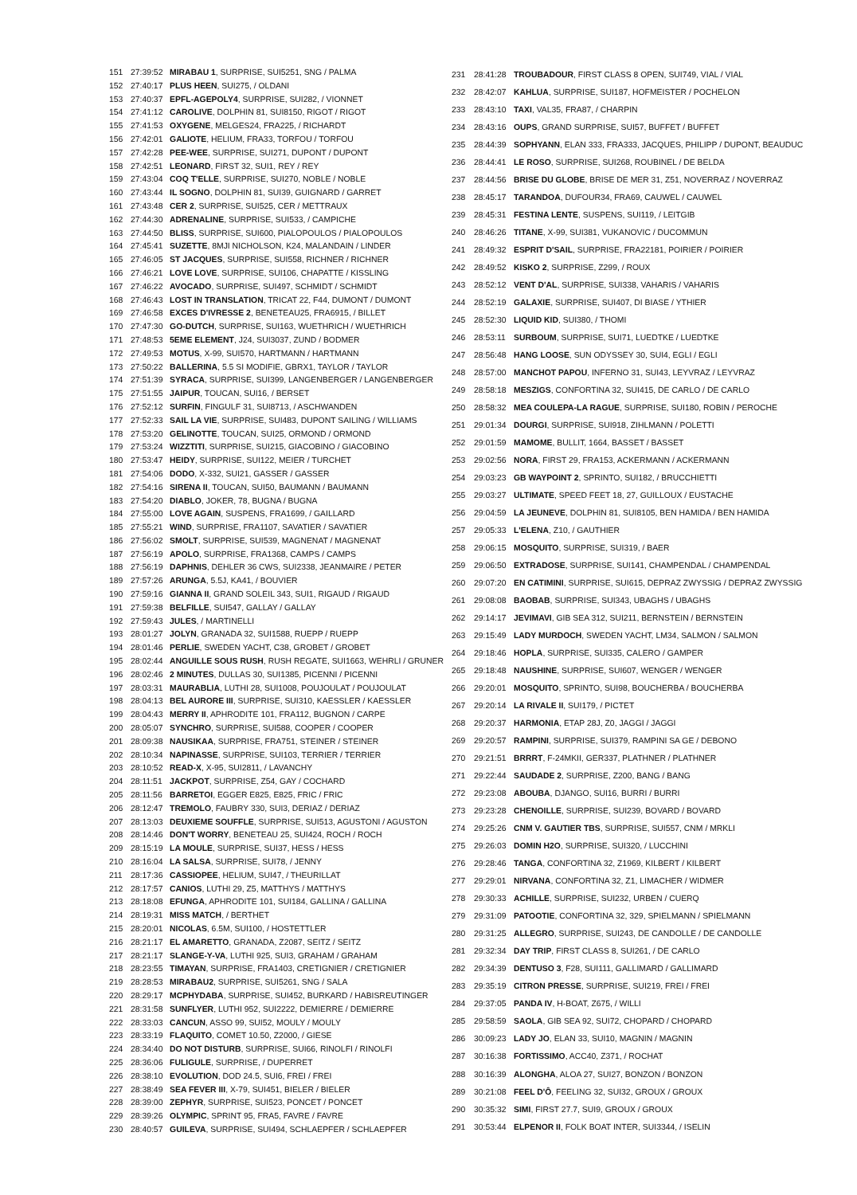| 151 | 27:39:52 | MIRABAU 1 , SURPRISE, SUI5251, SNG / PALMA |
| 152 | 27:40:17 | PLUS HEEN , SUI275, / OLDANI |
| 153 | 27:40:37 | EPFL-AGEPOLY4 , SURPRISE, SUI282, / VIONNET |
| 154 | 27:41:12 | CAROLIVE , DOLPHIN 81, SUI8150, RIGOT / RIGOT |
| 155 | 27:41:53 | OXYGENE , MELGES24, FRA225, / RICHARDT |
| 156 | 27:42:01 | GALIOTE , HELIUM, FRA33, TORFOU / TORFOU |
| 157 | 27:42:28 | PEE-WEE , SURPRISE, SUI271, DUPONT / DUPONT |
| 158 | 27:42:51 | LEONARD , FIRST 32, SUI1, REY / REY |
| 159 | 27:43:04 | COQ T'ELLE , SURPRISE, SUI270, NOBLE / NOBLE |
| 160 | 27:43:44 | IL SOGNO , DOLPHIN 81, SUI39, GUIGNARD / GARRET |
| 161 | 27:43:48 | CER 2 , SURPRISE, SUI525, CER / METTRAUX |
| 162 | 27:44:30 | ADRENALINE , SURPRISE, SUI533, / CAMPICHE |
| 163 | 27:44:50 | BLISS , SURPRISE, SUI600, PIALOPOULOS / PIALOPOULOS |
| 164 | 27:45:41 | SUZETTE , 8MJI NICHOLSON, K24, MALANDAIN / LINDER |
| 165 | 27:46:05 | ST JACQUES , SURPRISE, SUI558, RICHNER / RICHNER |
| 166 | 27:46:21 | LOVE LOVE , SURPRISE, SUI106, CHAPATTE / KISSLING |
| 167 | 27:46:22 | AVOCADO , SURPRISE, SUI497, SCHMIDT / SCHMIDT |
| 168 | 27:46:43 | LOST IN TRANSLATION , TRICAT 22, F44, DUMONT / DUMONT |
| 169 | 27:46:58 | EXCES D'IVRESSE 2 , BENETEAU25, FRA6915, / BILLET |
| 170 | 27:47:30 | GO-DUTCH , SURPRISE, SUI163, WUETHRICH / WUETHRICH |
| 171 | 27:48:53 | 5EME ELEMENT , J24, SUI3037, ZUND / BODMER |
| 172 | 27:49:53 | MOTUS , X-99, SUI570, HARTMANN / HARTMANN |
| 173 | 27:50:22 | BALLERINA , 5.5 SI MODIFIE, GBRX1, TAYLOR / TAYLOR |
| 174 | 27:51:39 | SYRACA , SURPRISE, SUI399, LANGENBERGER / LANGENBERGER |
| 175 | 27:51:55 | JAIPUR , TOUCAN, SUI16, / BERSET |
| 176 | 27:52:12 | SURFIN , FINGULF 31, SUI8713, / ASCHWANDEN |
| 177 | 27:52:33 | SAIL LA VIE , SURPRISE, SUI483, DUPONT SAILING / WILLIAMS |
| 178 | 27:53:20 | GELINOTTE , TOUCAN, SUI25, ORMOND / ORMOND |
| 179 | 27:53:24 | WIZZTITI , SURPRISE, SUI215, GIACOBINO / GIACOBINO |
| 180 | 27:53:47 | HEIDY , SURPRISE, SUI122, MEIER / TURCHET |
| 181 | 27:54:06 | DODO , X-332, SUI21, GASSER / GASSER |
| 182 | 27:54:16 | SIRENA II , TOUCAN, SUI50, BAUMANN / BAUMANN |
| 183 | 27:54:20 | DIABLO , JOKER, 78, BUGNA / BUGNA |
| 184 | 27:55:00 | LOVE AGAIN , SUSPENS, FRA1699, / GAILLARD |
| 185 | 27:55:21 | WIND , SURPRISE, FRA1107, SAVATIER / SAVATIER |
| 186 | 27:56:02 | SMOLT , SURPRISE, SUI539, MAGNENAT / MAGNENAT |
| 187 | 27:56:19 | APOLO , SURPRISE, FRA1368, CAMPS / CAMPS |
| 188 | 27:56:19 | DAPHNIS , DEHLER 36 CWS, SUI2338, JEANMAIRE / PETER |
| 189 | 27:57:26 | ARUNGA , 5.5J, KA41, / BOUVIER |
| 190 | 27:59:16 | GIANNA II , GRAND SOLEIL 343, SUI1, RIGAUD / RIGAUD |
| 191 | 27:59:38 | BELFILLE , SUI547, GALLAY / GALLAY |
| 192 | 27:59:43 | JULES , / MARTINELLI |
| 193 | 28:01:27 | JOLYN , GRANADA 32, SUI1588, RUEPP / RUEPP |
| 194 | 28:01:46 | PERLIE , SWEDEN YACHT, C38, GROBET / GROBET |
| 195 | 28:02:44 | ANGUILLE SOUS RUSH , RUSH REGATE, SUI1663, WEHRLI / GRUNER |
| 196 | 28:02:46 | 2 MINUTES , DULLAS 30, SUI1385, PICENNI / PICENNI |
| 197 | 28:03:31 | MAURABLIA , LUTHI 28, SUI1008, POUJOULAT / POUJOULAT |
| 198 | 28:04:13 | BEL AURORE III , SURPRISE, SUI310, KAESSLER / KAESSLER |
| 199 | 28:04:43 | MERRY II , APHRODITE 101, FRA112, BUGNON / CARPE |
| 200 | 28:05:07 | SYNCHRO , SURPRISE, SUI588, COOPER / COOPER |
| 201 | 28:09:38 | NAUSIKAA , SURPRISE, FRA751, STEINER / STEINER |
| 202 | 28:10:34 | NAPINASSE , SURPRISE, SUI103, TERRIER / TERRIER |
| 203 | 28:10:52 | READ-X , X-95, SUI2811, / LAVANCHY |
| 204 | 28:11:51 | JACKPOT , SURPRISE, Z54, GAY / COCHARD |
| 205 | 28:11:56 | BARRETOI , EGGER E825, E825, FRIC / FRIC |
| 206 | 28:12:47 | TREMOLO , FAUBRY 330, SUI3, DERIAZ / DERIAZ |
| 207 | 28:13:03 | DEUXIEME SOUFFLE , SURPRISE, SUI513, AGUSTONI / AGUSTON |
| 208 | 28:14:46 | DON'T WORRY , BENETEAU 25, SUI424, ROCH / ROCH |
| 209 | 28:15:19 | LA MOULE , SURPRISE, SUI37, HESS / HESS |
| 210 | 28:16:04 | LA SALSA , SURPRISE, SUI78, / JENNY |
| 211 | 28:17:36 | CASSIOPEE , HELIUM, SUI47, / THEURILLAT |
| 212 | 28:17:57 | CANIOS , LUTHI 29, Z5, MATTHYS / MATTHYS |
| 213 | 28:18:08 | EFUNGA , APHRODITE 101, SUI184, GALLINA / GALLINA |
| 214 | 28:19:31 | MISS MATCH , / BERTHET |
| 215 | 28:20:01 | NICOLAS , 6.5M, SUI100, / HOSTETTLER |
| 216 | 28:21:17 | EL AMARETTO , GRANADA, Z2087, SEITZ / SEITZ |
| 217 | 28:21:17 | SLANGE-Y-VA , LUTHI 925, SUI3, GRAHAM / GRAHAM |
| 218 | 28:23:55 | TIMAYAN , SURPRISE, FRA1403, CRETIGNIER / CRETIGNIER |
| 219 | 28:28:53 | MIRABAU2 , SURPRISE, SUI5261, SNG / SALA |
| 220 | 28:29:17 | MCPHYDABA , SURPRISE, SUI452, BURKARD / HABISREUTINGER |
| 221 | 28:31:58 | SUNFLYER , LUTHI 952, SUI2222, DEMIERRE / DEMIERRE |
| 222 | 28:33:03 | CANCUN , ASSO 99, SUI52, MOULY / MOULY |
| 223 | 28:33:19 | FLAQUITO , COMET 10.50, Z2000, / GIESE |
| 224 | 28:34:40 | DO NOT DISTURB , SURPRISE, SUI66, RINOLFI / RINOLFI |
| 225 | 28:36:06 | FULIGULE , SURPRISE, / DUPERRET |
| 226 | 28:38:10 | EVOLUTION , DOD 24.5, SUI6, FREI / FREI |
| 227 | 28:38:49 | SEA FEVER III , X-79, SUI451, BIELER / BIELER |
| 228 | 28:39:00 | ZEPHYR , SURPRISE, SUI523, PONCET / PONCET |
| 229 | 28:39:26 | OLYMPIC , SPRINT 95, FRA5, FAVRE / FAVRE |
| 230 | 28:40:57 | GUILEVA , SURPRISE, SUI494, SCHLAEPFER / SCHLAEPFER |
| 231 | 28:41:28 | TROUBADOUR , FIRST CLASS 8 OPEN, SUI749, VIAL / VIAL |
| 232 | 28:42:07 | KAHLUA , SURPRISE, SUI187, HOFMEISTER / POCHELON |
| 233 | 28:43:10 | TAXI , VAL35, FRA87, / CHARPIN |
| 234 | 28:43:16 | OUPS , GRAND SURPRISE, SUI57, BUFFET / BUFFET |
| 235 | 28:44:39 | SOPHYANN , ELAN 333, FRA333, JACQUES, PHILIPP / DUPONT, BEAUDUC |
| 236 | 28:44:41 | LE ROSO , SURPRISE, SUI268, ROUBINEL / DE BELDA |
| 237 | 28:44:56 | BRISE DU GLOBE , BRISE DE MER 31, Z51, NOVERRAZ / NOVERRAZ |
| 238 | 28:45:17 | TARANDOA , DUFOUR34, FRA69, CAUWEL / CAUWEL |
| 239 | 28:45:31 | FESTINA LENTE , SUSPENS, SUI119, / LEITGIB |
| 240 | 28:46:26 | TITANE , X-99, SUI381, VUKANOVIC / DUCOMMUN |
| 241 | 28:49:32 | ESPRIT D'SAIL , SURPRISE, FRA22181, POIRIER / POIRIER |
| 242 | 28:49:52 | KISKO 2 , SURPRISE, Z299, / ROUX |
| 243 | 28:52:12 | VENT D'AL , SURPRISE, SUI338, VAHARIS / VAHARIS |
| 244 | 28:52:19 | GALAXIE , SURPRISE, SUI407, DI BIASE / YTHIER |
| 245 | 28:52:30 | LIQUID KID , SUI380, / THOMI |
| 246 | 28:53:11 | SURBOUM , SURPRISE, SUI71, LUEDTKE / LUEDTKE |
| 247 | 28:56:48 | HANG LOOSE , SUN ODYSSEY 30, SUI4, EGLI / EGLI |
| 248 | 28:57:00 | MANCHOT PAPOU , INFERNO 31, SUI43, LEYVRAZ / LEYVRAZ |
| 249 | 28:58:18 | MESZIGS , CONFORTINA 32, SUI415, DE CARLO / DE CARLO |
| 250 | 28:58:32 | MEA COULEPA-LA RAGUE , SURPRISE, SUI180, ROBIN / PEROCHE |
| 251 | 29:01:34 | DOURGI , SURPRISE, SUI918, ZIHLMANN / POLETTI |
| 252 | 29:01:59 | MAMOME , BULLIT, 1664, BASSET / BASSET |
| 253 | 29:02:56 | NORA , FIRST 29, FRA153, ACKERMANN / ACKERMANN |
| 254 | 29:03:23 | GB WAYPOINT 2 , SPRINTO, SUI182, / BRUCCHIETTI |
| 255 | 29:03:27 | ULTIMATE , SPEED FEET 18, 27, GUILLOUX / EUSTACHE |
| 256 | 29:04:59 | LA JEUNEVE , DOLPHIN 81, SUI8105, BEN HAMIDA / BEN HAMIDA |
| 257 | 29:05:33 | L'ELENA , Z10, / GAUTHIER |
| 258 | 29:06:15 | MOSQUITO , SURPRISE, SUI319, / BAER |
| 259 | 29:06:50 | EXTRADOSE , SURPRISE, SUI141, CHAMPENDAL / CHAMPENDAL |
| 260 | 29:07:20 | EN CATIMINI , SURPRISE, SUI615, DEPRAZ ZWYSSIG / DEPRAZ ZWYSSIG |
| 261 | 29:08:08 | BAOBAB , SURPRISE, SUI343, UBAGHS / UBAGHS |
| 262 | 29:14:17 | JEVIMAVI , GIB SEA 312, SUI211, BERNSTEIN / BERNSTEIN |
| 263 | 29:15:49 | LADY MURDOCH , SWEDEN YACHT, LM34, SALMON / SALMON |
| 264 | 29:18:46 | HOPLA , SURPRISE, SUI335, CALERO / GAMPER |
| 265 | 29:18:48 | NAUSHINE , SURPRISE, SUI607, WENGER / WENGER |
| 266 | 29:20:01 | MOSQUITO , SPRINTO, SUI98, BOUCHERBA / BOUCHERBA |
| 267 | 29:20:14 | LA RIVALE II , SUI179, / PICTET |
| 268 | 29:20:37 | HARMONIA , ETAP 28J, Z0, JAGGI / JAGGI |
| 269 | 29:20:57 | RAMPINI , SURPRISE, SUI379, RAMPINI SA GE / DEBONO |
| 270 | 29:21:51 | BRRRT , F-24MKII, GER337, PLATHNER / PLATHNER |
| 271 | 29:22:44 | SAUDADE 2 , SURPRISE, Z200, BANG / BANG |
| 272 | 29:23:08 | ABOUBA , DJANGO, SUI16, BURRI / BURRI |
| 273 | 29:23:28 | CHENOILLE , SURPRISE, SUI239, BOVARD / BOVARD |
| 274 | 29:25:26 | CNM V. GAUTIER TBS , SURPRISE, SUI557, CNM / MRKLI |
| 275 | 29:26:03 | DOMIN H2O , SURPRISE, SUI320, / LUCCHINI |
| 276 | 29:28:46 | TANGA , CONFORTINA 32, Z1969, KILBERT / KILBERT |
| 277 | 29:29:01 | NIRVANA , CONFORTINA 32, Z1, LIMACHER / WIDMER |
| 278 | 29:30:33 | ACHILLE , SURPRISE, SUI232, URBEN / CUERQ |
| 279 | 29:31:09 | PATOOTIE , CONFORTINA 32, 329, SPIELMANN / SPIELMANN |
| 280 | 29:31:25 | ALLEGRO , SURPRISE, SUI243, DE CANDOLLE / DE CANDOLLE |
| 281 | 29:32:34 | DAY TRIP , FIRST CLASS 8, SUI261, / DE CARLO |
| 282 | 29:34:39 | DENTUSO 3 , F28, SUI111, GALLIMARD / GALLIMARD |
| 283 | 29:35:19 | CITRON PRESSE , SURPRISE, SUI219, FREI / FREI |
| 284 | 29:37:05 | PANDA IV , H-BOAT, Z675, / WILLI |
| 285 | 29:58:59 | SAOLA , GIB SEA 92, SUI72, CHOPARD / CHOPARD |
| 286 | 30:09:23 | LADY JO , ELAN 33, SUI10, MAGNIN / MAGNIN |
| 287 | 30:16:38 | FORTISSIMO , ACC40, Z371, / ROCHAT |
| 288 | 30:16:39 | ALONGHA , ALOA 27, SUI27, BONZON / BONZON |
| 289 | 30:21:08 | FEEL D'Ô , FEELING 32, SUI32, GROUX / GROUX |
| 290 | 30:35:32 | SIMI , FIRST 27.7, SUI9, GROUX / GROUX |
| 291 | 30:53:44 | ELPENOR II , FOLK BOAT INTER, SUI3344, / ISELIN |